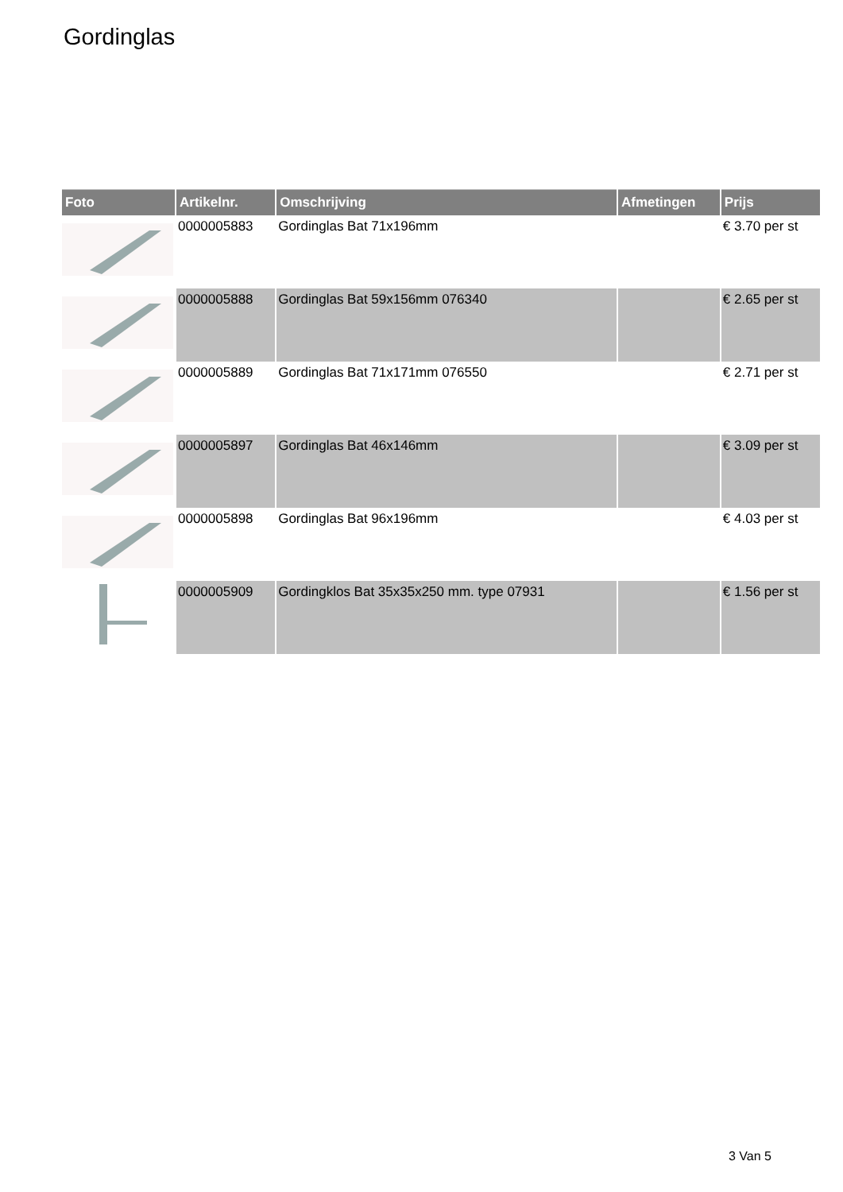Gordinglas
| Foto | Artikelnr. | Omschrijving | Afmetingen | Prijs |
| --- | --- | --- | --- | --- |
| | 0000005883 | Gordinglas Bat 71x196mm | | € 3.70 per st |
| | 0000005888 | Gordinglas Bat 59x156mm 076340 | | € 2.65 per st |
| | 0000005889 | Gordinglas Bat 71x171mm 076550 | | € 2.71 per st |
| | 0000005897 | Gordinglas Bat 46x146mm | | € 3.09 per st |
| | 0000005898 | Gordinglas Bat 96x196mm | | € 4.03 per st |
| | 0000005909 | Gordingklos Bat 35x35x250 mm. type 07931 | | € 1.56 per st |
3 Van 5